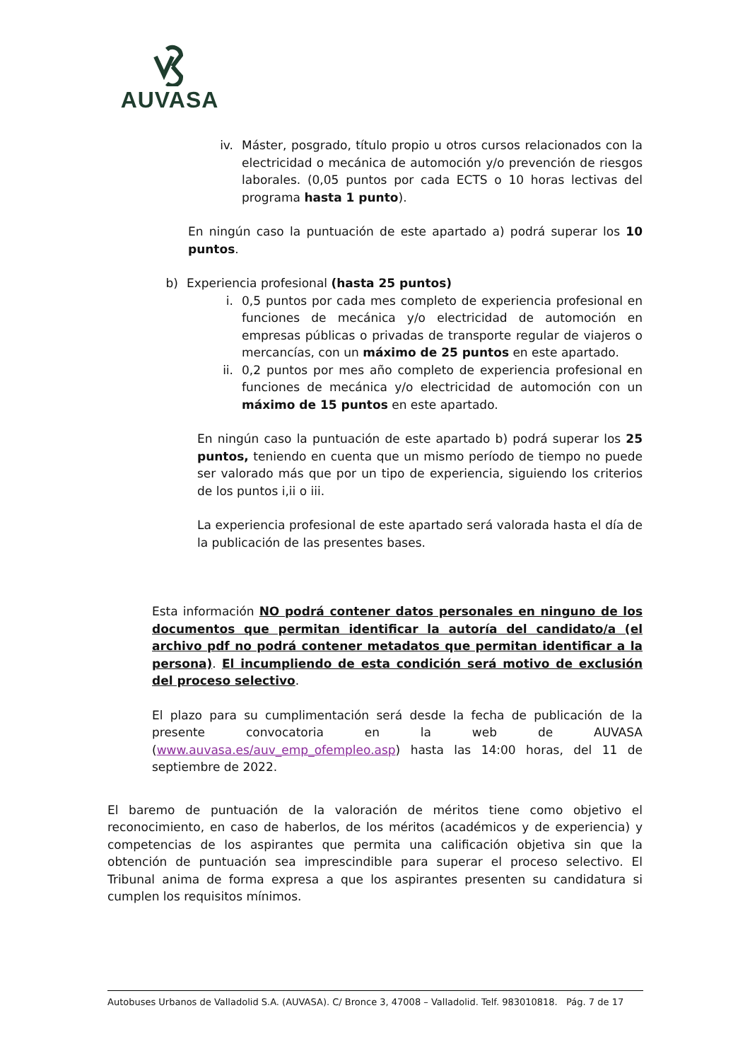AUVASA
iv. Máster, posgrado, título propio u otros cursos relacionados con la electricidad o mecánica de automoción y/o prevención de riesgos laborales. (0,05 puntos por cada ECTS o 10 horas lectivas del programa hasta 1 punto).
En ningún caso la puntuación de este apartado a) podrá superar los 10 puntos.
b)
Experiencia profesional (hasta 25 puntos)
i. 0,5 puntos por cada mes completo de experiencia profesional en funciones de mecánica y/o electricidad de automoción en empresas públicas o privadas de transporte regular de viajeros o mercancías, con un máximo de 25 puntos en este apartado.
ii. 0,2 puntos por mes año completo de experiencia profesional en funciones de mecánica y/o electricidad de automoción con un máximo de 15 puntos en este apartado.
En ningún caso la puntuación de este apartado b) podrá superar los 25 puntos, teniendo en cuenta que un mismo período de tiempo no puede ser valorado más que por un tipo de experiencia, siguiendo los criterios de los puntos i,ii o iii.
La experiencia profesional de este apartado será valorada hasta el día de la publicación de las presentes bases.
Esta información NO podrá contener datos personales en ninguno de los documentos que permitan identificar la autoría del candidato/a (el archivo pdf no podrá contener metadatos que permitan identificar a la persona). El incumpliendo de esta condición será motivo de exclusión del proceso selectivo.
El plazo para su cumplimentación será desde la fecha de publicación de la presente convocatoria en la web de AUVASA (www.auvasa.es/auv_emp_ofempleo.asp) hasta las 14:00 horas, del 11 de septiembre de 2022.
El baremo de puntuación de la valoración de méritos tiene como objetivo el reconocimiento, en caso de haberlos, de los méritos (académicos y de experiencia) y competencias de los aspirantes que permita una calificación objetiva sin que la obtención de puntuación sea imprescindible para superar el proceso selectivo. El Tribunal anima de forma expresa a que los aspirantes presenten su candidatura si cumplen los requisitos mínimos.
Autobuses Urbanos de Valladolid S.A. (AUVASA). C/ Bronce 3, 47008 – Valladolid. Telf. 983010818. Pág. 7 de 17